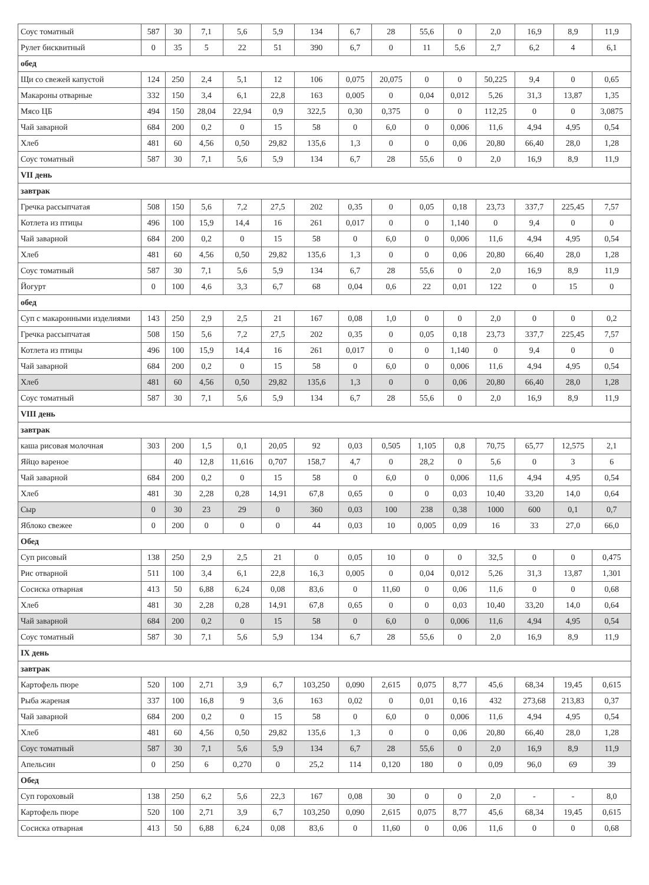| Соус томатный | 587 | 30 | 7,1 | 5,6 | 5,9 | 134 | 6,7 | 28 | 55,6 | 0 | 2,0 | 16,9 | 8,9 | 11,9 |
| Рулет бисквитный | 0 | 35 | 5 | 22 | 51 | 390 | 6,7 | 0 | 11 | 5,6 | 2,7 | 6,2 | 4 | 6,1 |
| обед | | | | | | | | | | | | | | |
| Щи со свежей капустой | 124 | 250 | 2,4 | 5,1 | 12 | 106 | 0,075 | 20,075 | 0 | 0 | 50,225 | 9,4 | 0 | 0,65 |
| Макароны отварные | 332 | 150 | 3,4 | 6,1 | 22,8 | 163 | 0,005 | 0 | 0,04 | 0,012 | 5,26 | 31,3 | 13,87 | 1,35 |
| Мясо ЦБ | 494 | 150 | 28,04 | 22,94 | 0,9 | 322,5 | 0,30 | 0,375 | 0 | 0 | 112,25 | 0 | 0 | 3,0875 |
| Чай заварной | 684 | 200 | 0,2 | 0 | 15 | 58 | 0 | 6,0 | 0 | 0,006 | 11,6 | 4,94 | 4,95 | 0,54 |
| Хлеб | 481 | 60 | 4,56 | 0,50 | 29,82 | 135,6 | 1,3 | 0 | 0 | 0,06 | 20,80 | 66,40 | 28,0 | 1,28 |
| Соус томатный | 587 | 30 | 7,1 | 5,6 | 5,9 | 134 | 6,7 | 28 | 55,6 | 0 | 2,0 | 16,9 | 8,9 | 11,9 |
| VII день | | | | | | | | | | | | | | |
| завтрак | | | | | | | | | | | | | | |
| Гречка рассыпчатая | 508 | 150 | 5,6 | 7,2 | 27,5 | 202 | 0,35 | 0 | 0,05 | 0,18 | 23,73 | 337,7 | 225,45 | 7,57 |
| Котлета из птицы | 496 | 100 | 15,9 | 14,4 | 16 | 261 | 0,017 | 0 | 0 | 1,140 | 0 | 9,4 | 0 | 0 |
| Чай заварной | 684 | 200 | 0,2 | 0 | 15 | 58 | 0 | 6,0 | 0 | 0,006 | 11,6 | 4,94 | 4,95 | 0,54 |
| Хлеб | 481 | 60 | 4,56 | 0,50 | 29,82 | 135,6 | 1,3 | 0 | 0 | 0,06 | 20,80 | 66,40 | 28,0 | 1,28 |
| Соус томатный | 587 | 30 | 7,1 | 5,6 | 5,9 | 134 | 6,7 | 28 | 55,6 | 0 | 2,0 | 16,9 | 8,9 | 11,9 |
| Йогурт | 0 | 100 | 4,6 | 3,3 | 6,7 | 68 | 0,04 | 0,6 | 22 | 0,01 | 122 | 0 | 15 | 0 |
| обед | | | | | | | | | | | | | | |
| Суп с макаронными изделиями | 143 | 250 | 2,9 | 2,5 | 21 | 167 | 0,08 | 1,0 | 0 | 0 | 2,0 | 0 | 0 | 0,2 |
| Гречка рассыпчатая | 508 | 150 | 5,6 | 7,2 | 27,5 | 202 | 0,35 | 0 | 0,05 | 0,18 | 23,73 | 337,7 | 225,45 | 7,57 |
| Котлета из птицы | 496 | 100 | 15,9 | 14,4 | 16 | 261 | 0,017 | 0 | 0 | 1,140 | 0 | 9,4 | 0 | 0 |
| Чай заварной | 684 | 200 | 0,2 | 0 | 15 | 58 | 0 | 6,0 | 0 | 0,006 | 11,6 | 4,94 | 4,95 | 0,54 |
| Хлеб | 481 | 60 | 4,56 | 0,50 | 29,82 | 135,6 | 1,3 | 0 | 0 | 0,06 | 20,80 | 66,40 | 28,0 | 1,28 |
| Соус томатный | 587 | 30 | 7,1 | 5,6 | 5,9 | 134 | 6,7 | 28 | 55,6 | 0 | 2,0 | 16,9 | 8,9 | 11,9 |
| VIII день | | | | | | | | | | | | | | |
| завтрак | | | | | | | | | | | | | | |
| каша рисовая молочная | 303 | 200 | 1,5 | 0,1 | 20,05 | 92 | 0,03 | 0,505 | 1,105 | 0,8 | 70,75 | 65,77 | 12,575 | 2,1 |
| Яйцо вареное | | 40 | 12,8 | 11,616 | 0,707 | 158,7 | 4,7 | 0 | 28,2 | 0 | 5,6 | 0 | 3 | 6 |
| Чай заварной | 684 | 200 | 0,2 | 0 | 15 | 58 | 0 | 6,0 | 0 | 0,006 | 11,6 | 4,94 | 4,95 | 0,54 |
| Хлеб | 481 | 30 | 2,28 | 0,28 | 14,91 | 67,8 | 0,65 | 0 | 0 | 0,03 | 10,40 | 33,20 | 14,0 | 0,64 |
| Сыр | 0 | 30 | 23 | 29 | 0 | 360 | 0,03 | 100 | 238 | 0,38 | 1000 | 600 | 0,1 | 0,7 |
| Яблоко свежее | 0 | 200 | 0 | 0 | 0 | 44 | 0,03 | 10 | 0,005 | 0,09 | 16 | 33 | 27,0 | 66,0 |
| Обед | | | | | | | | | | | | | | |
| Суп рисовый | 138 | 250 | 2,9 | 2,5 | 21 | 0 | 0,05 | 10 | 0 | 0 | 32,5 | 0 | 0 | 0,475 |
| Рис отварной | 511 | 100 | 3,4 | 6,1 | 22,8 | 16,3 | 0,005 | 0 | 0,04 | 0,012 | 5,26 | 31,3 | 13,87 | 1,301 |
| Сосиска отварная | 413 | 50 | 6,88 | 6,24 | 0,08 | 83,6 | 0 | 11,60 | 0 | 0,06 | 11,6 | 0 | 0 | 0,68 |
| Хлеб | 481 | 30 | 2,28 | 0,28 | 14,91 | 67,8 | 0,65 | 0 | 0 | 0,03 | 10,40 | 33,20 | 14,0 | 0,64 |
| Чай заварной | 684 | 200 | 0,2 | 0 | 15 | 58 | 0 | 6,0 | 0 | 0,006 | 11,6 | 4,94 | 4,95 | 0,54 |
| Соус томатный | 587 | 30 | 7,1 | 5,6 | 5,9 | 134 | 6,7 | 28 | 55,6 | 0 | 2,0 | 16,9 | 8,9 | 11,9 |
| IX день | | | | | | | | | | | | | | |
| завтрак | | | | | | | | | | | | | | |
| Картофель пюре | 520 | 100 | 2,71 | 3,9 | 6,7 | 103,250 | 0,090 | 2,615 | 0,075 | 8,77 | 45,6 | 68,34 | 19,45 | 0,615 |
| Рыба жареная | 337 | 100 | 16,8 | 9 | 3,6 | 163 | 0,02 | 0 | 0,01 | 0,16 | 432 | 273,68 | 213,83 | 0,37 |
| Чай заварной | 684 | 200 | 0,2 | 0 | 15 | 58 | 0 | 6,0 | 0 | 0,006 | 11,6 | 4,94 | 4,95 | 0,54 |
| Хлеб | 481 | 60 | 4,56 | 0,50 | 29,82 | 135,6 | 1,3 | 0 | 0 | 0,06 | 20,80 | 66,40 | 28,0 | 1,28 |
| Соус томатный | 587 | 30 | 7,1 | 5,6 | 5,9 | 134 | 6,7 | 28 | 55,6 | 0 | 2,0 | 16,9 | 8,9 | 11,9 |
| Апельсин | 0 | 250 | 6 | 0,270 | 0 | 25,2 | 114 | 0,120 | 180 | 0 | 0,09 | 96,0 | 69 | 39 |
| Обед | | | | | | | | | | | | | | |
| Суп гороховый | 138 | 250 | 6,2 | 5,6 | 22,3 | 167 | 0,08 | 30 | 0 | 0 | 2,0 | - | - | 8,0 |
| Картофель пюре | 520 | 100 | 2,71 | 3,9 | 6,7 | 103,250 | 0,090 | 2,615 | 0,075 | 8,77 | 45,6 | 68,34 | 19,45 | 0,615 |
| Сосиска отварная | 413 | 50 | 6,88 | 6,24 | 0,08 | 83,6 | 0 | 11,60 | 0 | 0,06 | 11,6 | 0 | 0 | 0,68 |